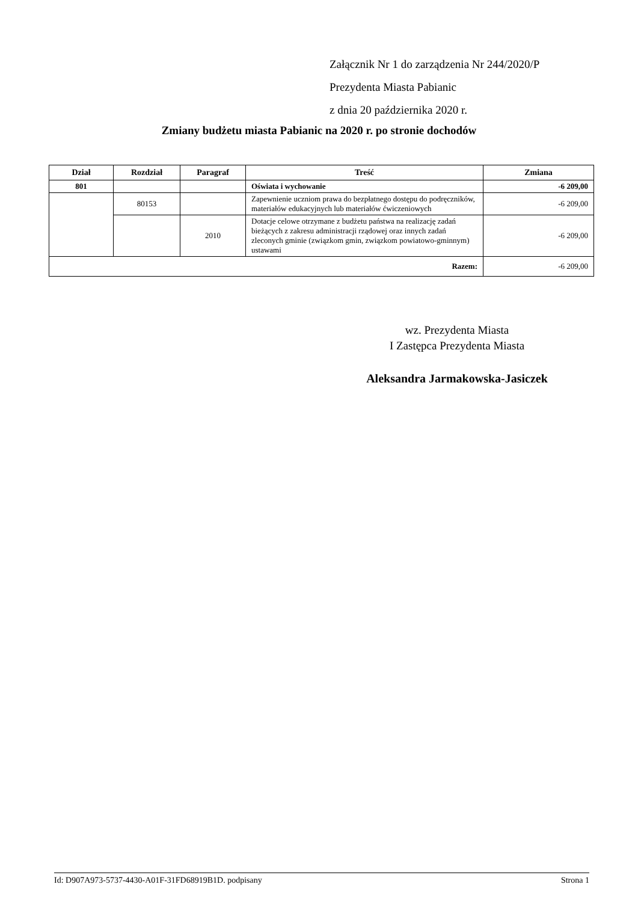Załącznik Nr 1 do zarządzenia Nr 244/2020/P
Prezydenta Miasta Pabianic
z dnia 20 października 2020 r.
Zmiany budżetu miasta Pabianic na 2020 r. po stronie dochodów
| Dział | Rozdział | Paragraf | Treść | Zmiana |
| --- | --- | --- | --- | --- |
| 801 | | | Oświata i wychowanie | -6 209,00 |
| | 80153 | | Zapewnienie uczniom prawa do bezpłatnego dostępu do podręczników, materiałów edukacyjnych lub materiałów ćwiczeniowych | -6 209,00 |
| | | 2010 | Dotacje celowe otrzymane z budżetu państwa na realizację zadań bieżących z zakresu administracji rządowej oraz innych zadań zleconych gminie (związkom gmin, związkom powiatowo-gminnym) ustawami | -6 209,00 |
| Razem: | | | | -6 209,00 |
wz. Prezydenta Miasta
I Zastępca Prezydenta Miasta
Aleksandra Jarmakowska-Jasiczek
Id: D907A973-5737-4430-A01F-31FD68919B1D. podpisany Strona 1